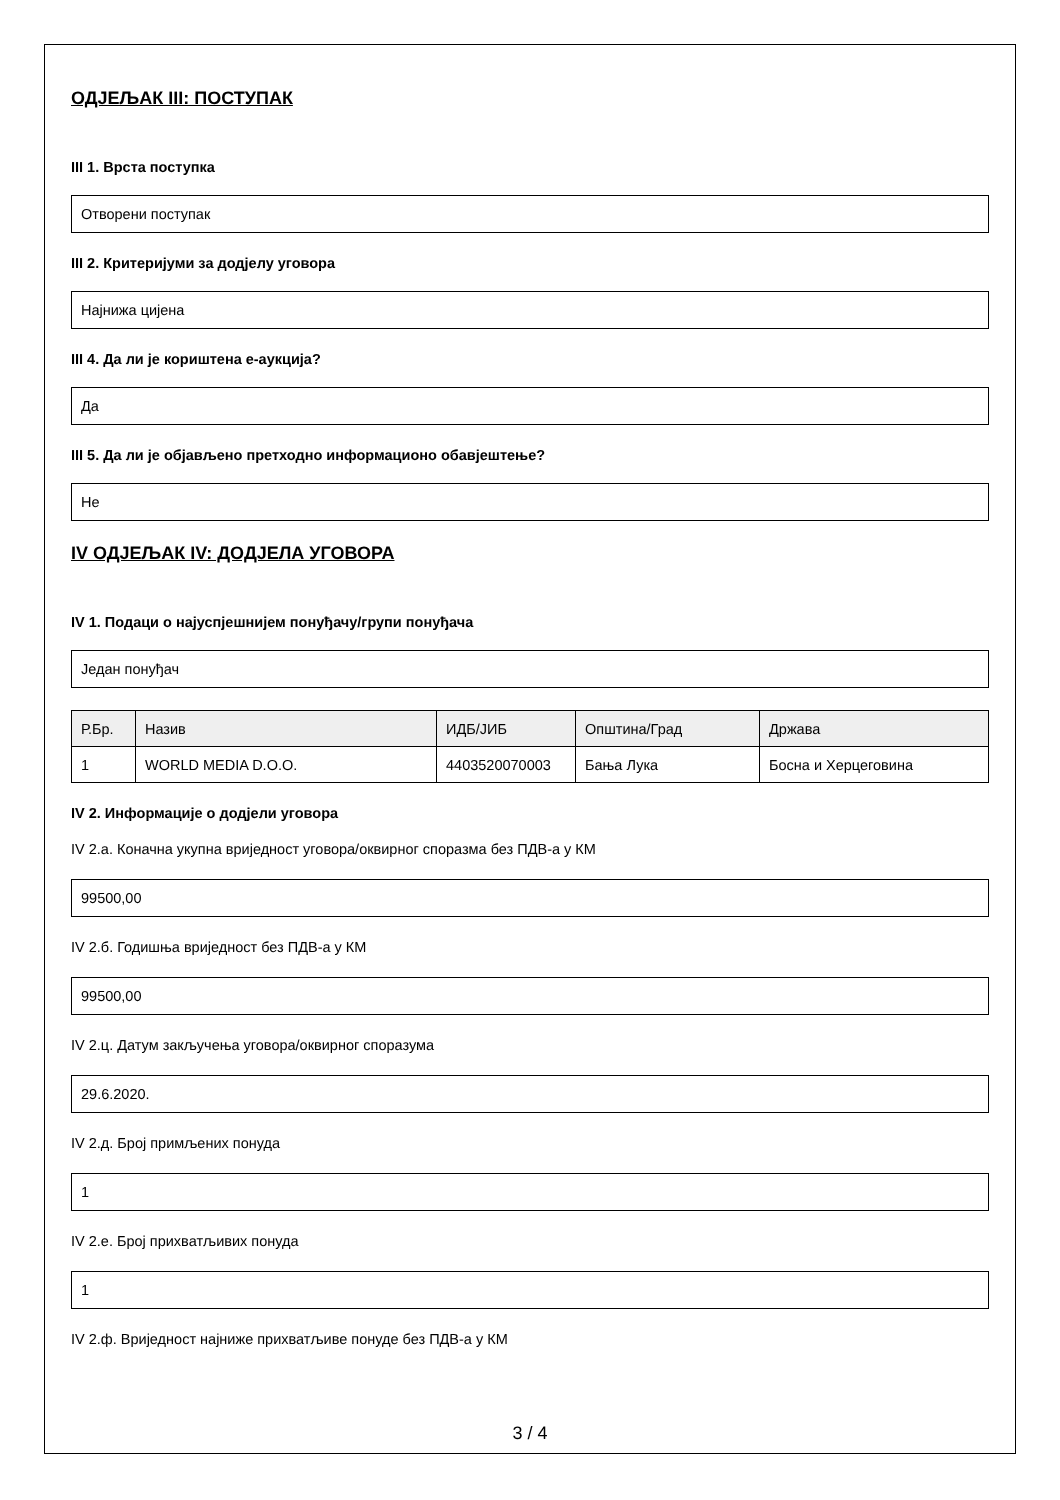ОДЈЕЉАК III: ПОСТУПАК
III 1. Врста поступка
Отворени поступак
III 2. Критеријуми за додјелу уговора
Најнижа цијена
III 4. Да ли је кориштена е-аукција?
Да
III 5. Да ли је објављено претходно информационо обавјештење?
Не
IV ОДЈЕЉАК IV: ДОДЈЕЛА УГОВОРА
IV 1. Подаци о најуспјешнијем понуђачу/групи понуђача
Један понуђач
| Р.Бр. | Назив | ИДБ/ЈИБ | Општина/Град | Држава |
| --- | --- | --- | --- | --- |
| 1 | WORLD MEDIA D.O.O. | 4403520070003 | Бања Лука | Босна и Херцеговина |
IV 2. Информације о додјели уговора
IV 2.а. Коначна укупна вриједност уговора/оквирног споразма без ПДВ-а у КМ
99500,00
IV 2.б. Годишња вриједност без ПДВ-а у КМ
99500,00
IV 2.ц. Датум закључења уговора/оквирног споразума
29.6.2020.
IV 2.д. Број примљених понуда
1
IV 2.е. Број прихватљивих понуда
1
IV 2.ф. Вриједност најниже прихватљиве понуде без ПДВ-а у КМ
3 / 4